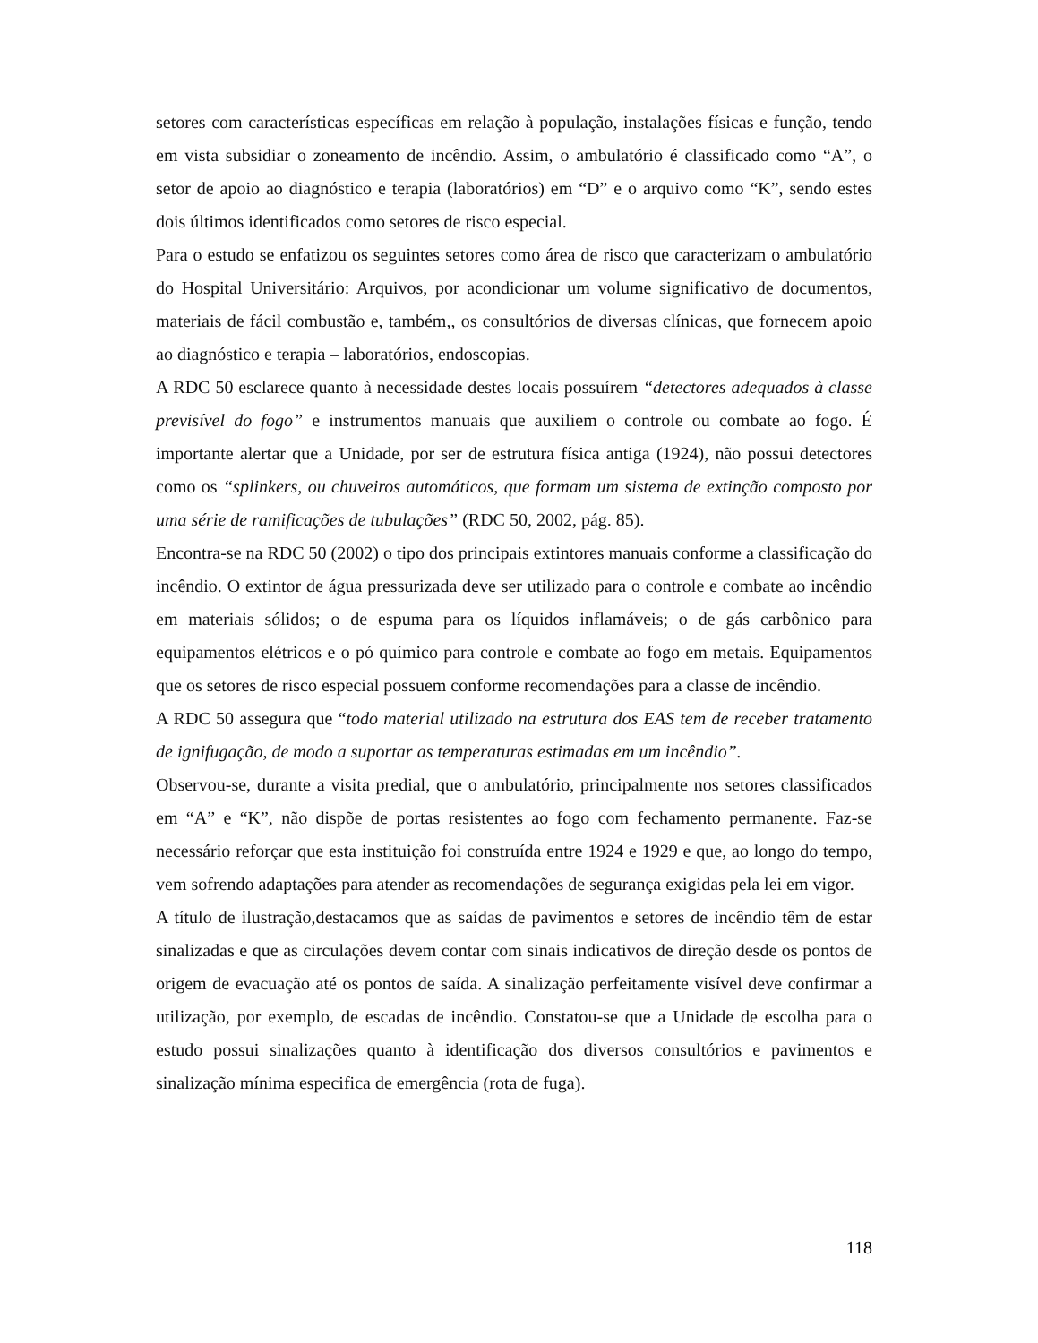setores com características específicas em relação à população, instalações físicas e função, tendo em vista subsidiar o zoneamento de incêndio. Assim, o ambulatório é classificado como “A”, o setor de apoio ao diagnóstico e terapia (laboratórios) em “D” e o arquivo como “K”, sendo estes dois últimos identificados como setores de risco especial.
Para o estudo se enfatizou os seguintes setores como área de risco que caracterizam o ambulatório do Hospital Universitário: Arquivos, por acondicionar um volume significativo de documentos, materiais de fácil combustão e, também,, os consultórios de diversas clínicas, que fornecem apoio ao diagnóstico e terapia – laboratórios, endoscopias.
A RDC 50 esclarece quanto à necessidade destes locais possuírem “detectores adequados à classe previsível do fogo” e instrumentos manuais que auxiliem o controle ou combate ao fogo. É importante alertar que a Unidade, por ser de estrutura física antiga (1924), não possui detectores como os “splinkers, ou chuveiros automáticos, que formam um sistema de extinção composto por uma série de ramificações de tubulações” (RDC 50, 2002, pág. 85).
Encontra-se na RDC 50 (2002) o tipo dos principais extintores manuais conforme a classificação do incêndio. O extintor de água pressurizada deve ser utilizado para o controle e combate ao incêndio em materiais sólidos; o de espuma para os líquidos inflamáveis; o de gás carbônico para equipamentos elétricos e o pó químico para controle e combate ao fogo em metais. Equipamentos que os setores de risco especial possuem conforme recomendações para a classe de incêndio.
A RDC 50 assegura que “todo material utilizado na estrutura dos EAS tem de receber tratamento de ignifugação, de modo a suportar as temperaturas estimadas em um incêndio”.
Observou-se, durante a visita predial, que o ambulatório, principalmente nos setores classificados em “A” e “K”, não dispõe de portas resistentes ao fogo com fechamento permanente. Faz-se necessário reforçar que esta instituição foi construída entre 1924 e 1929 e que, ao longo do tempo, vem sofrendo adaptações para atender as recomendações de segurança exigidas pela lei em vigor.
A título de ilustração,destacamos que as saídas de pavimentos e setores de incêndio têm de estar sinalizadas e que as circulações devem contar com sinais indicativos de direção desde os pontos de origem de evacuação até os pontos de saída. A sinalização perfeitamente visível deve confirmar a utilização, por exemplo, de escadas de incêndio. Constatou-se que a Unidade de escolha para o estudo possui sinalizações quanto à identificação dos diversos consultórios e pavimentos e sinalização mínima especifica de emergência (rota de fuga).
118